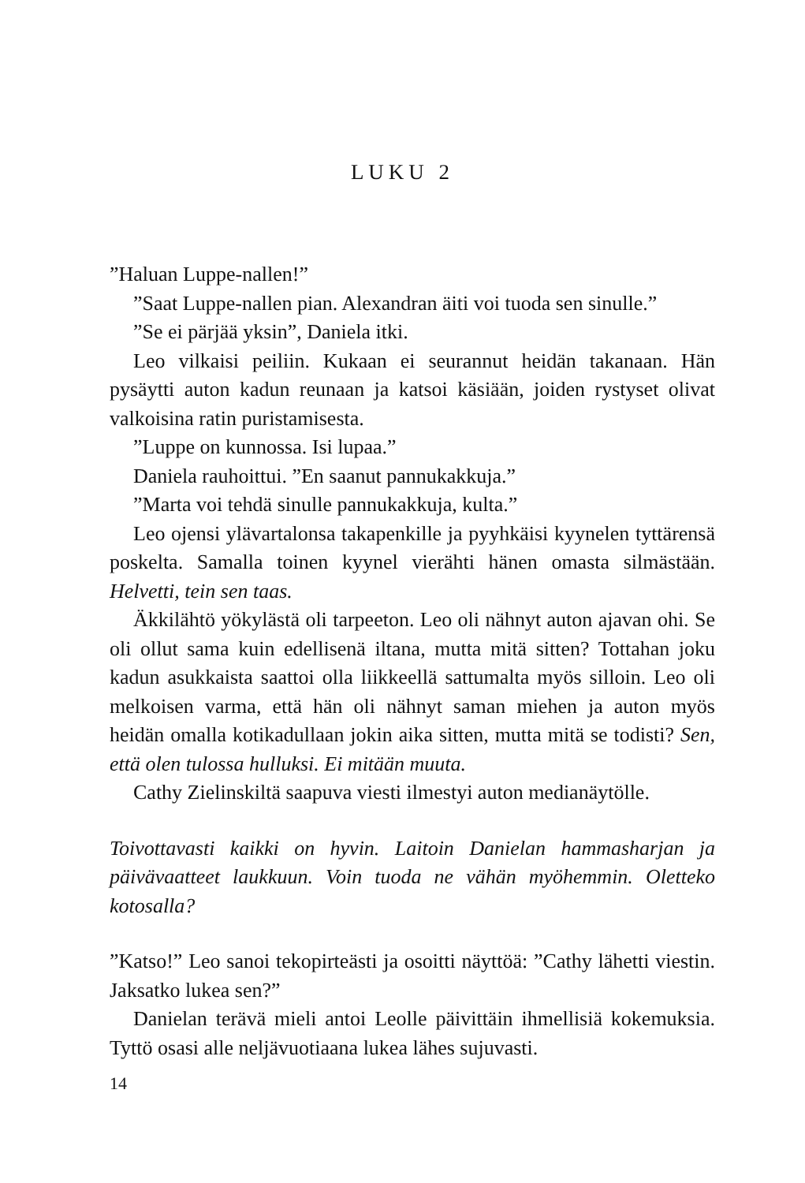LUKU 2
”Haluan Luppe-nallen!”
”Saat Luppe-nallen pian. Alexandran äiti voi tuoda sen sinulle.”
”Se ei pärjää yksin”, Daniela itki.
Leo vilkaisi peiliin. Kukaan ei seurannut heidän takanaan. Hän pysäytti auton kadun reunaan ja katsoi käsiään, joiden rystyset olivat valkoisina ratin puristamisesta.
”Luppe on kunnossa. Isi lupaa.”
Daniela rauhoittui. ”En saanut pannukakkuja.”
”Marta voi tehdä sinulle pannukakkuja, kulta.”
Leo ojensi ylävartalonsa takapenkille ja pyyhkäisi kyynelen tyttärensä poskelta. Samalla toinen kyynel vierähti hänen omasta silmästään. Helvetti, tein sen taas.
Äkkilähtö yökylästä oli tarpeeton. Leo oli nähnyt auton ajavan ohi. Se oli ollut sama kuin edellisenä iltana, mutta mitä sitten? Tottahan joku kadun asukkaista saattoi olla liikkeellä sattumalta myös silloin. Leo oli melkoisen varma, että hän oli nähnyt saman miehen ja auton myös heidän omalla kotikadullaan jokin aika sitten, mutta mitä se todisti? Sen, että olen tulossa hulluksi. Ei mitään muuta.
Cathy Zielinskiltä saapuva viesti ilmestyi auton medianäytölle.
Toivottavasti kaikki on hyvin. Laitoin Danielan hammasharjan ja päivävaatteet laukkuun. Voin tuoda ne vähän myöhemmin. Oletteko kotosalla?
”Katso!” Leo sanoi tekopirteästi ja osoitti näyttöä: ”Cathy lähetti viestin. Jaksatko lukea sen?”
Danielan terävä mieli antoi Leolle päivittäin ihmellisiä kokemuksia. Tyttö osasi alle neljävuotiaana lukea lähes sujuvasti.
14